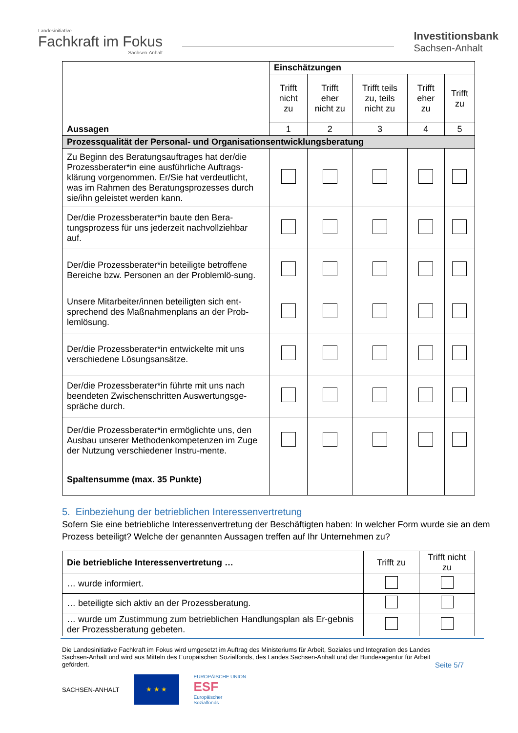Landesinitiative
Fachkraft im Fokus
Sachsen-Anhalt
Investitionsbank
Sachsen-Anhalt
| Aussagen | Einschätzungen | | | | |
| | Trifft nicht zu | Trifft eher nicht zu | Trifft teils zu, teils nicht zu | Trifft eher zu | Trifft zu |
| | 1 | 2 | 3 | 4 | 5 |
| Prozessqualität der Personal- und Organisationsentwicklungsberatung | | | | | |
| Zu Beginn des Beratungsauftrages hat der/die Prozessberater*in eine ausführliche Auftrags-klärung vorgenommen. Er/Sie hat verdeutlicht, was im Rahmen des Beratungsprozesses durch sie/ihn geleistet werden kann. | | | | | |
| Der/die Prozessberater*in baute den Bera-tungsprozess für uns jederzeit nachvollziehbar auf. | | | | | |
| Der/die Prozessberater*in beteiligte betroffene Bereiche bzw. Personen an der Problemlö-sung. | | | | | |
| Unsere Mitarbeiter/innen beteiligten sich ent-sprechend des Maßnahmenplans an der Prob-lemlösung. | | | | | |
| Der/die Prozessberater*in entwickelte mit uns verschiedene Lösungsansätze. | | | | | |
| Der/die Prozessberater*in führte mit uns nach beendeten Zwischenschritten Auswertungsge-spräche durch. | | | | | |
| Der/die Prozessberater*in ermöglichte uns, den Ausbau unserer Methodenkompetenzen im Zuge der Nutzung verschiedener Instru-mente. | | | | | |
| Spaltensumme (max. 35 Punkte) | | | | | |
5. Einbeziehung der betrieblichen Interessenvertretung
Sofern Sie eine betriebliche Interessenvertretung der Beschäftigten haben: In welcher Form wurde sie an dem Prozess beteiligt? Welche der genannten Aussagen treffen auf Ihr Unternehmen zu?
| Die betriebliche Interessenvertretung … | Trifft zu | Trifft nicht zu |
| … wurde informiert. | | |
| … beteiligte sich aktiv an der Prozessberatung. | | |
| … wurde um Zustimmung zum betrieblichen Handlungsplan als Er-gebnis der Prozessberatung gebeten. | | |
Die Landesinitiative Fachkraft im Fokus wird umgesetzt im Auftrag des Ministeriums für Arbeit, Soziales und Integration des Landes Sachsen-Anhalt und wird aus Mitteln des Europäischen Sozialfonds, des Landes Sachsen-Anhalt und der Bundesagentur für Arbeit gefördert.
Seite 5/7
SACHSEN-ANHALT
★ ★ ★
EUROPÄISCHE UNION
ESF
Europäischer
Sozialfonds